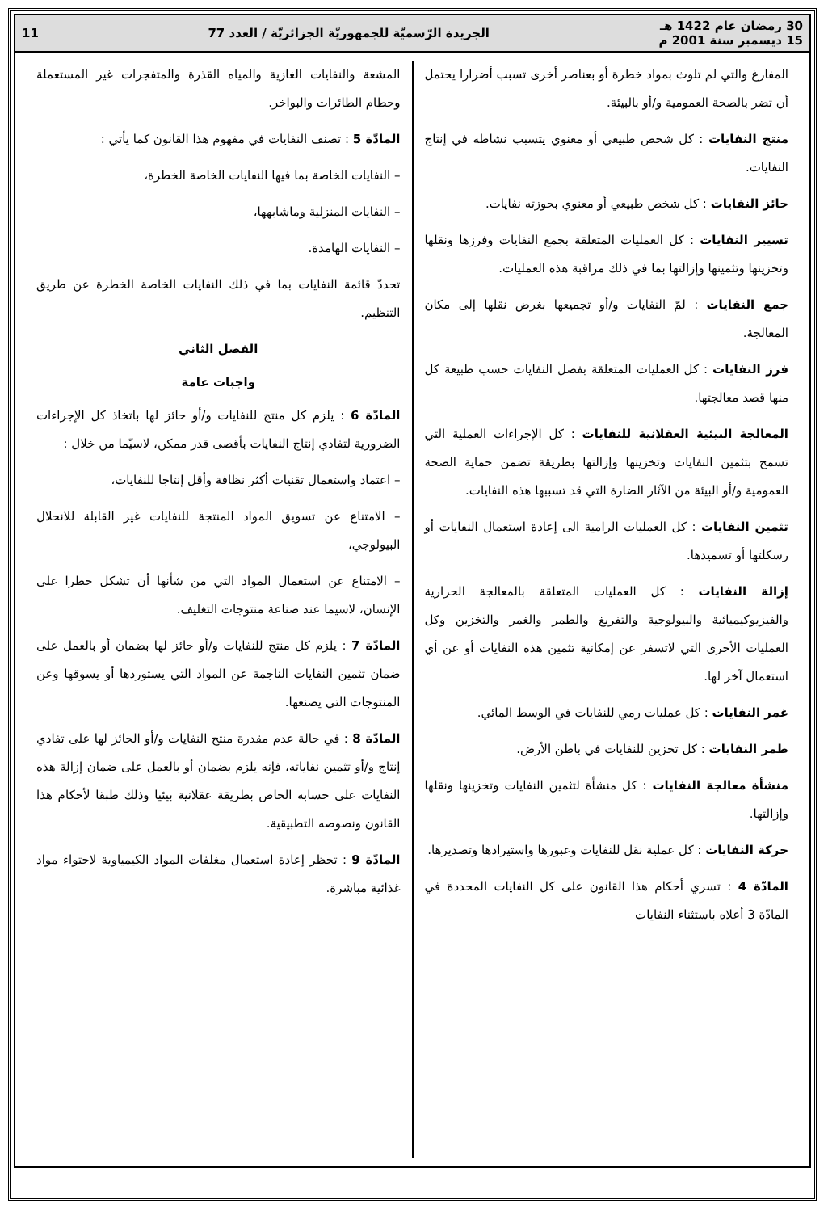30 رمضان عام 1422 هـ
15 ديسمبر سنة 2001 م
الجريدة الرّسميّة للجمهوريّة الجزائريّة / العدد 77
11
المفارغ والتي لم تلوث بمواد خطرة أو بعناصر أخرى تسبب أضرارا يحتمل أن تضر بالصحة العمومية و/أو بالبيئة.
منتج النفايات : كل شخص طبيعي أو معنوي يتسبب نشاطه في إنتاج النفايات.
حائز النفايات : كل شخص طبيعي أو معنوي بحوزته نفايات.
تسيير النفايات : كل العمليات المتعلقة بجمع النفايات وفرزها ونقلها وتخزينها وتثمينها وإزالتها بما في ذلك مراقبة هذه العمليات.
جمع النفايات : لمّ النفايات و/أو تجميعها بغرض نقلها إلى مكان المعالجة.
فرز النفايات : كل العمليات المتعلقة بفصل النفايات حسب طبيعة كل منها قصد معالجتها.
المعالجة البيئية العقلانية للنفايات : كل الإجراءات العملية التي تسمح بتثمين النفايات وتخزينها وإزالتها بطريقة تضمن حماية الصحة العمومية و/أو البيئة من الآثار الضارة التي قد تسببها هذه النفايات.
تثمين النفايات : كل العمليات الرامية الى إعادة استعمال النفايات أو رسكلتها أو تسميدها.
إزالة النفايات : كل العمليات المتعلقة بالمعالجة الحرارية والفيزيوكيميائية والبيولوجية والتفريغ والطمر والغمر والتخزين وكل العمليات الأخرى التي لاتسفر عن إمكانية تثمين هذه النفايات أو عن أي استعمال آخر لها.
غمر النفايات : كل عمليات رمي للنفايات في الوسط المائي.
طمر النفايات : كل تخزين للنفايات في باطن الأرض.
منشأة معالجة النفايات : كل منشأة لتثمين النفايات وتخزينها ونقلها وإزالتها.
حركة النفايات : كل عملية نقل للنفايات وعبورها واستيرادها وتصديرها.
المادّة 4 : تسري أحكام هذا القانون على كل النفايات المحددة في المادّة 3 أعلاه باستثناء النفايات
المشعة والنفايات الغازية والمياه القذرة والمتفجرات غير المستعملة وحطام الطائرات والبواخر.
المادّة 5 : تصنف النفايات في مفهوم هذا القانون كما يأتي :
– النفايات الخاصة بما فيها النفايات الخاصة الخطرة،
– النفايات المنزلية وماشابهها،
– النفايات الهامدة.
تحددّ قائمة النفايات بما في ذلك النفايات الخاصة الخطرة عن طريق التنظيم.
الفصل الثاني
واجبات عامة
المادّة 6 : يلزم كل منتج للنفايات و/أو حائز لها باتخاذ كل الإجراءات الضرورية لتفادي إنتاج النفايات بأقصى قدر ممكن، لاسيّما من خلال :
– اعتماد واستعمال تقنيات أكثر نظافة وأقل إنتاجا للنفايات،
– الامتناع عن تسويق المواد المنتجة للنفايات غير القابلة للانحلال البيولوجي،
– الامتناع عن استعمال المواد التي من شأنها أن تشكل خطرا على الإنسان، لاسيما عند صناعة منتوجات التغليف.
المادّة 7 : يلزم كل منتج للنفايات و/أو حائز لها بضمان أو بالعمل على ضمان تثمين النفايات الناجمة عن المواد التي يستوردها أو يسوقها وعن المنتوجات التي يصنعها.
المادّة 8 : في حالة عدم مقدرة منتج النفايات و/أو الحائز لها على تفادي إنتاج و/أو تثمين نفاياته، فإنه يلزم بضمان أو بالعمل على ضمان إزالة هذه النفايات على حسابه الخاص بطريقة عقلانية بيئيا وذلك طبقا لأحكام هذا القانون ونصوصه التطبيقية.
المادّة 9 : تحظر إعادة استعمال مغلفات المواد الكيمياوية لاحتواء مواد غذائية مباشرة.